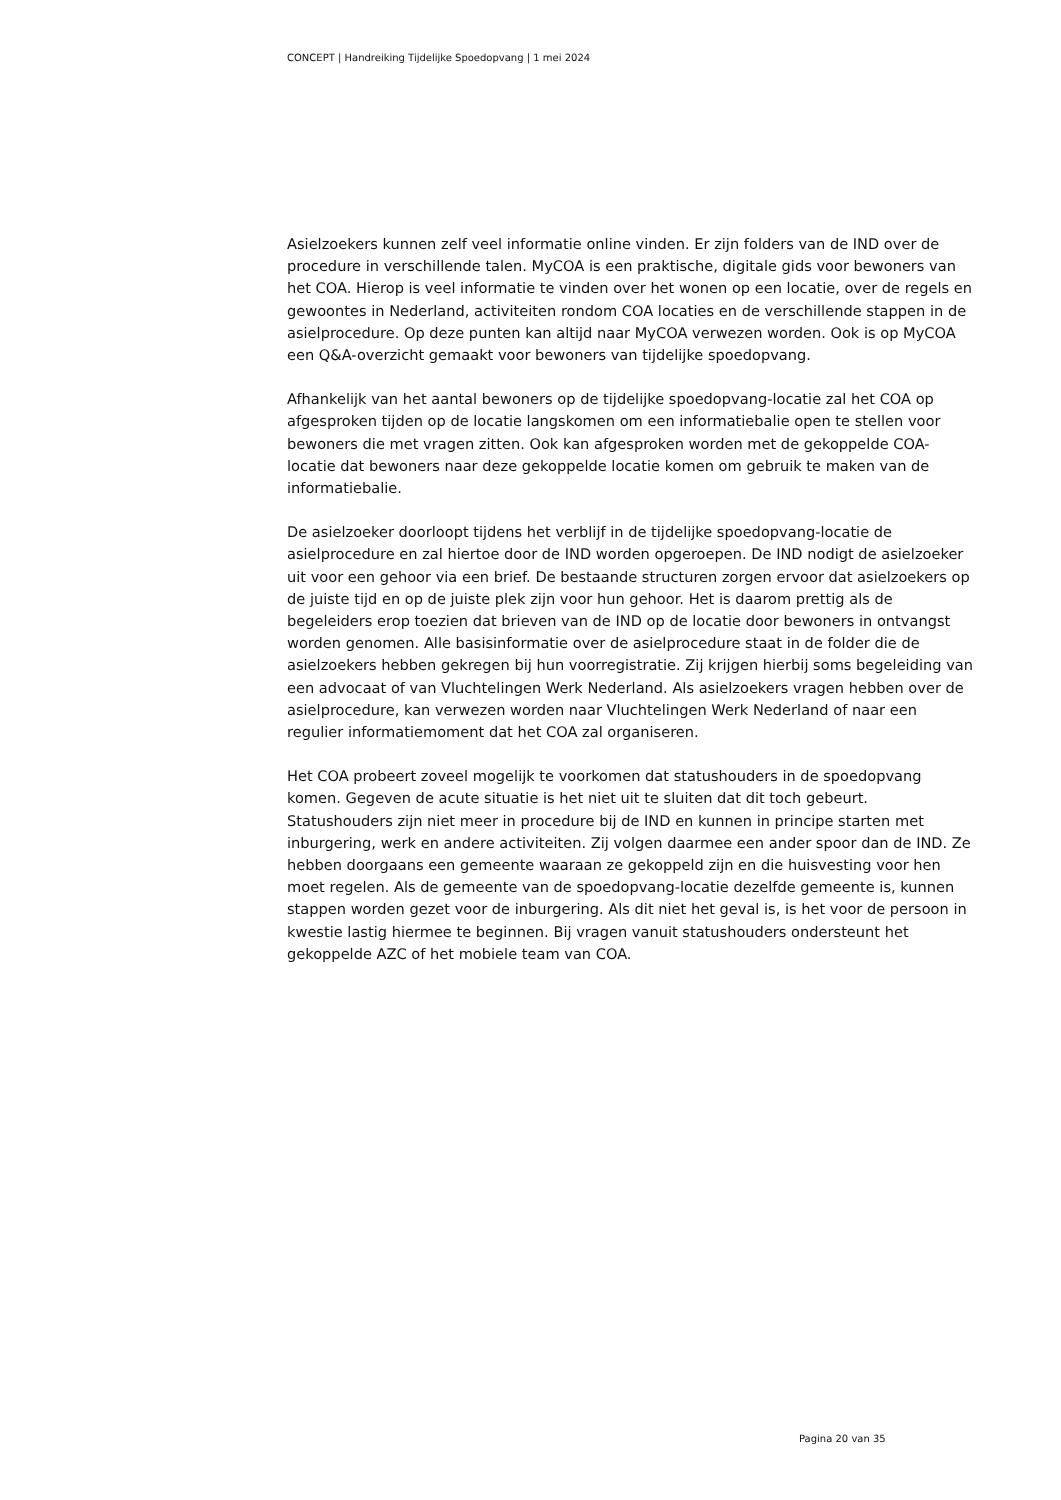CONCEPT | Handreiking Tijdelijke Spoedopvang | 1 mei 2024
Asielzoekers kunnen zelf veel informatie online vinden. Er zijn folders van de IND over de procedure in verschillende talen. MyCOA is een praktische, digitale gids voor bewoners van het COA. Hierop is veel informatie te vinden over het wonen op een locatie, over de regels en gewoontes in Nederland, activiteiten rondom COA locaties en de verschillende stappen in de asielprocedure. Op deze punten kan altijd naar MyCOA verwezen worden. Ook is op MyCOA een Q&A-overzicht gemaakt voor bewoners van tijdelijke spoedopvang.
Afhankelijk van het aantal bewoners op de tijdelijke spoedopvang-locatie zal het COA op afgesproken tijden op de locatie langskomen om een informatiebalie open te stellen voor bewoners die met vragen zitten. Ook kan afgesproken worden met de gekoppelde COA-locatie dat bewoners naar deze gekoppelde locatie komen om gebruik te maken van de informatiebalie.
De asielzoeker doorloopt tijdens het verblijf in de tijdelijke spoedopvang-locatie de asielprocedure en zal hiertoe door de IND worden opgeroepen. De IND nodigt de asielzoeker uit voor een gehoor via een brief. De bestaande structuren zorgen ervoor dat asielzoekers op de juiste tijd en op de juiste plek zijn voor hun gehoor. Het is daarom prettig als de begeleiders erop toezien dat brieven van de IND op de locatie door bewoners in ontvangst worden genomen. Alle basisinformatie over de asielprocedure staat in de folder die de asielzoekers hebben gekregen bij hun voorregistratie. Zij krijgen hierbij soms begeleiding van een advocaat of van Vluchtelingen Werk Nederland. Als asielzoekers vragen hebben over de asielprocedure, kan verwezen worden naar Vluchtelingen Werk Nederland of naar een regulier informatiemoment dat het COA zal organiseren.
Het COA probeert zoveel mogelijk te voorkomen dat statushouders in de spoedopvang komen. Gegeven de acute situatie is het niet uit te sluiten dat dit toch gebeurt. Statushouders zijn niet meer in procedure bij de IND en kunnen in principe starten met inburgering, werk en andere activiteiten. Zij volgen daarmee een ander spoor dan de IND. Ze hebben doorgaans een gemeente waaraan ze gekoppeld zijn en die huisvesting voor hen moet regelen. Als de gemeente van de spoedopvang-locatie dezelfde gemeente is, kunnen stappen worden gezet voor de inburgering. Als dit niet het geval is, is het voor de persoon in kwestie lastig hiermee te beginnen. Bij vragen vanuit statushouders ondersteunt het gekoppelde AZC of het mobiele team van COA.
Pagina 20 van 35